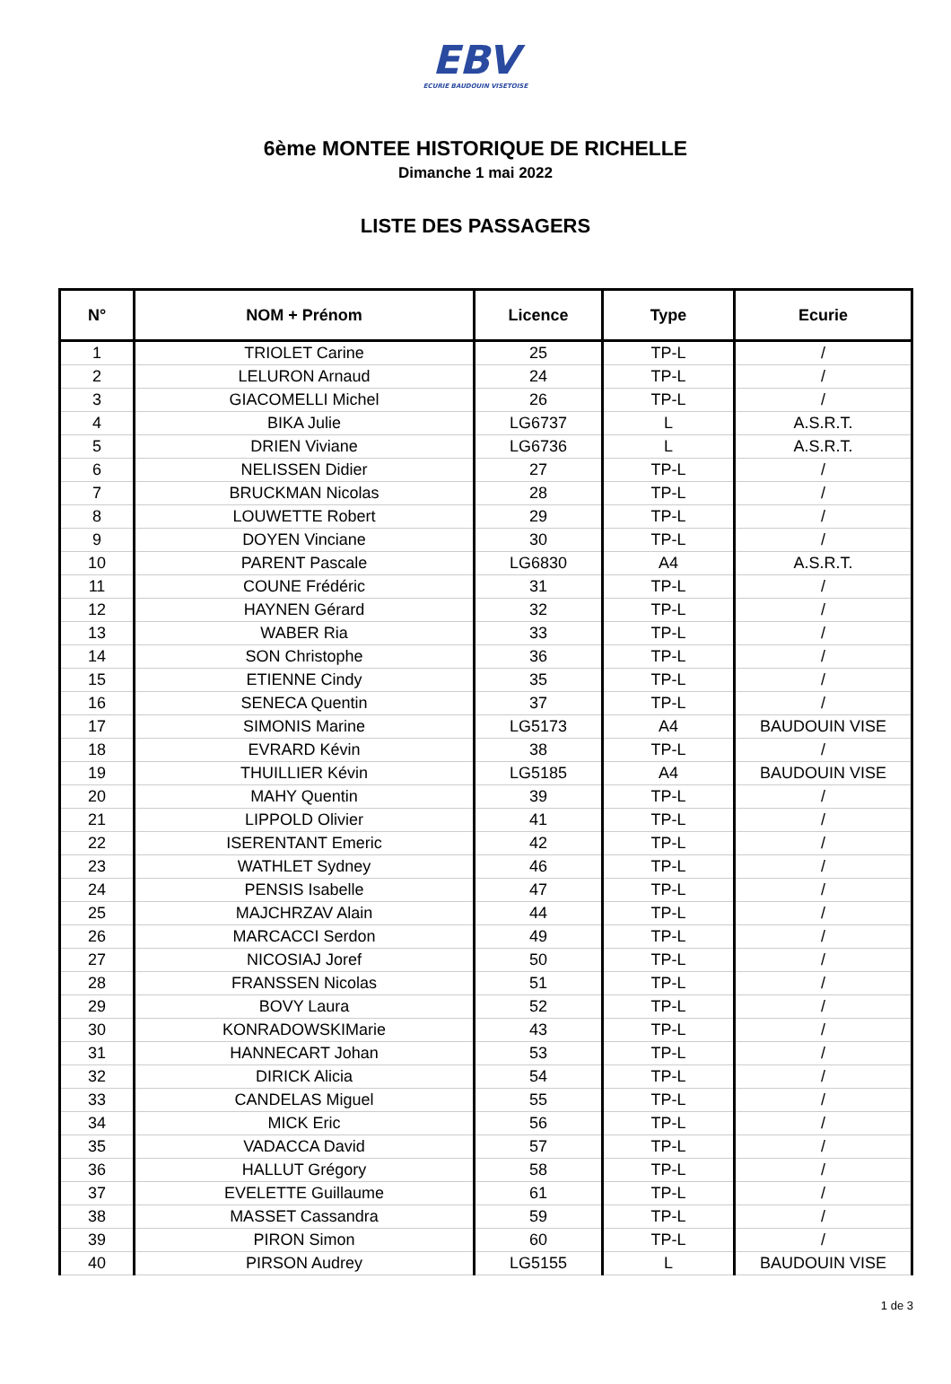EBV
ECURIE BAUDOUIN VISETOISE
6ème MONTEE HISTORIQUE DE RICHELLE
Dimanche 1 mai 2022
LISTE DES PASSAGERS
| N° | NOM + Prénom | Licence | Type | Ecurie |
| --- | --- | --- | --- | --- |
| 1 | TRIOLET Carine | 25 | TP-L | / |
| 2 | LELURON Arnaud | 24 | TP-L | / |
| 3 | GIACOMELLI Michel | 26 | TP-L | / |
| 4 | BIKA Julie | LG6737 | L | A.S.R.T. |
| 5 | DRIEN Viviane | LG6736 | L | A.S.R.T. |
| 6 | NELISSEN Didier | 27 | TP-L | / |
| 7 | BRUCKMAN Nicolas | 28 | TP-L | / |
| 8 | LOUWETTE Robert | 29 | TP-L | / |
| 9 | DOYEN Vinciane | 30 | TP-L | / |
| 10 | PARENT Pascale | LG6830 | A4 | A.S.R.T. |
| 11 | COUNE Frédéric | 31 | TP-L | / |
| 12 | HAYNEN Gérard | 32 | TP-L | / |
| 13 | WABER Ria | 33 | TP-L | / |
| 14 | SON Christophe | 36 | TP-L | / |
| 15 | ETIENNE Cindy | 35 | TP-L | / |
| 16 | SENECA Quentin | 37 | TP-L | / |
| 17 | SIMONIS Marine | LG5173 | A4 | BAUDOUIN VISE |
| 18 | EVRARD Kévin | 38 | TP-L | / |
| 19 | THUILLIER Kévin | LG5185 | A4 | BAUDOUIN VISE |
| 20 | MAHY Quentin | 39 | TP-L | / |
| 21 | LIPPOLD Olivier | 41 | TP-L | / |
| 22 | ISERENTANT Emeric | 42 | TP-L | / |
| 23 | WATHLET Sydney | 46 | TP-L | / |
| 24 | PENSIS Isabelle | 47 | TP-L | / |
| 25 | MAJCHRZAV Alain | 44 | TP-L | / |
| 26 | MARCACCI Serdon | 49 | TP-L | / |
| 27 | NICOSIAJ Joref | 50 | TP-L | / |
| 28 | FRANSSEN Nicolas | 51 | TP-L | / |
| 29 | BOVY Laura | 52 | TP-L | / |
| 30 | KONRADOWSKIMarie | 43 | TP-L | / |
| 31 | HANNECART Johan | 53 | TP-L | / |
| 32 | DIRICK Alicia | 54 | TP-L | / |
| 33 | CANDELAS Miguel | 55 | TP-L | / |
| 34 | MICK Eric | 56 | TP-L | / |
| 35 | VADACCA David | 57 | TP-L | / |
| 36 | HALLUT Grégory | 58 | TP-L | / |
| 37 | EVELETTE Guillaume | 61 | TP-L | / |
| 38 | MASSET Cassandra | 59 | TP-L | / |
| 39 | PIRON Simon | 60 | TP-L | / |
| 40 | PIRSON Audrey | LG5155 | L | BAUDOUIN VISE |
1 de 3